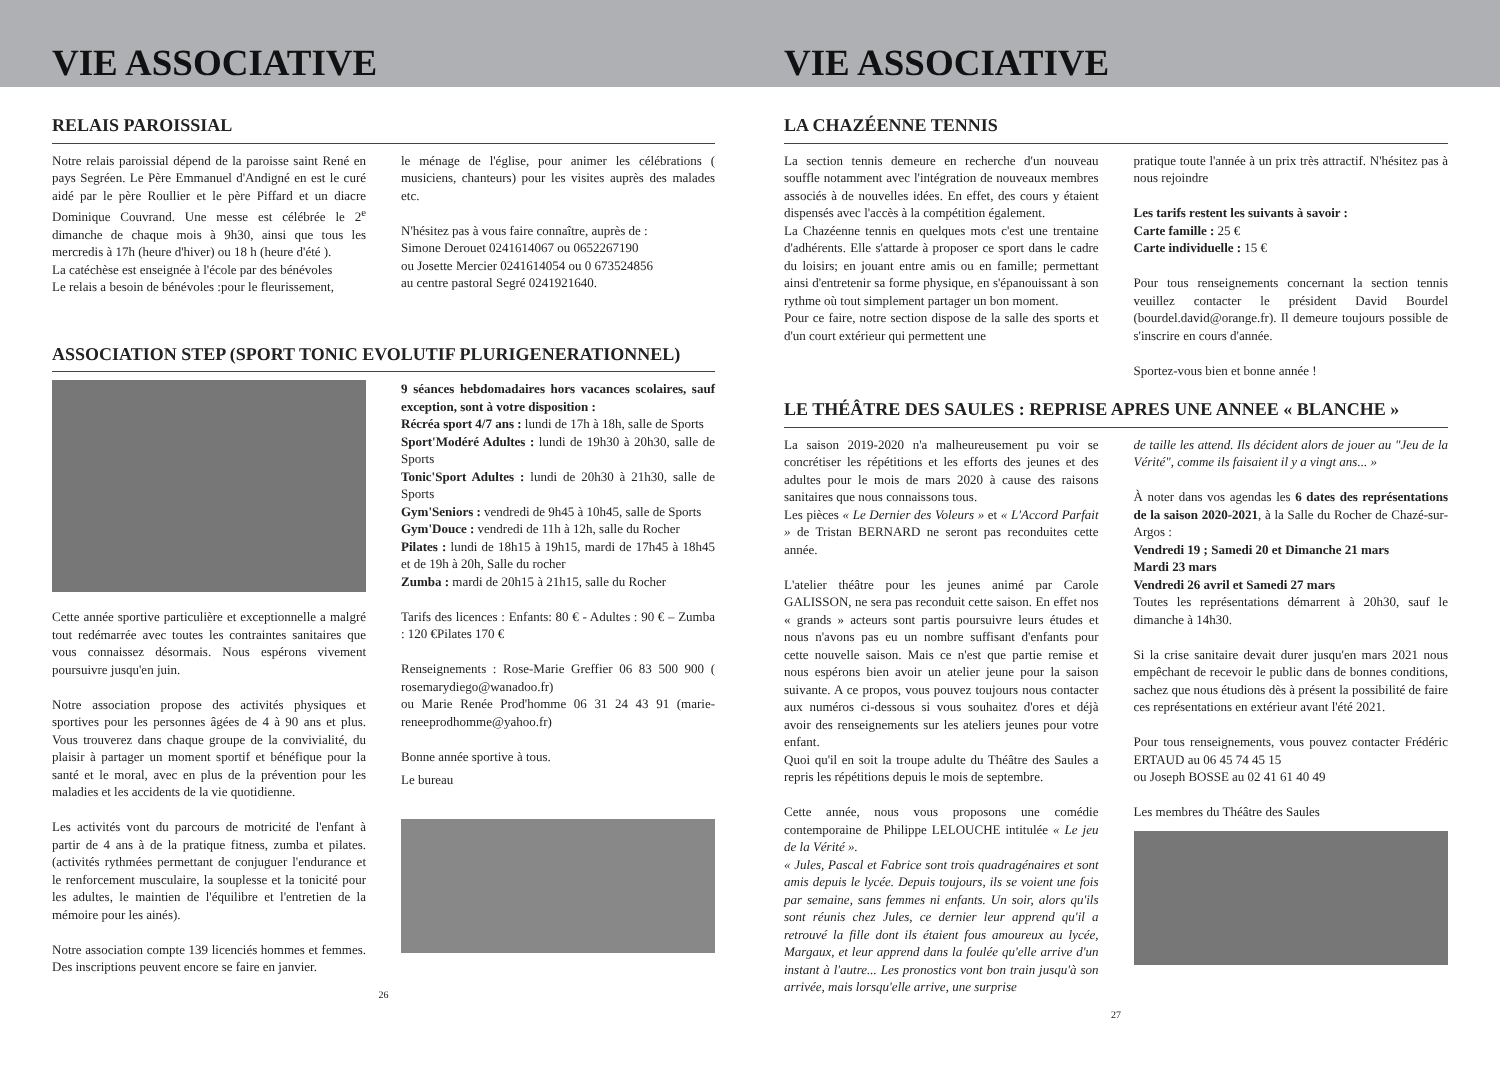VIE ASSOCIATIVE
RELAIS PAROISSIAL
Notre relais paroissial dépend de la paroisse saint René en pays Segréen. Le Père Emmanuel d'Andigné en est le curé aidé par le père Roullier et le père Piffard et un diacre Dominique Couvrand. Une messe est célébrée le 2<sup>e</sup> dimanche de chaque mois à 9h30, ainsi que tous les mercredis à 17h (heure d'hiver) ou 18 h (heure d'été ).
La catéchèse est enseignée à l'école par des bénévoles
Le relais a besoin de bénévoles :pour le fleurissement,
le ménage de l'église, pour animer les célébrations ( musiciens, chanteurs) pour les visites auprès des malades etc.
N'hésitez pas à vous faire connaître, auprès de :
Simone Derouet 0241614067 ou 0652267190
ou Josette Mercier 0241614054 ou 0 673524856
au centre pastoral Segré 0241921640.
ASSOCIATION STEP (SPORT TONIC EVOLUTIF PLURIGENERATIONNEL)
Cette année sportive particulière et exceptionnelle a malgré tout redémarrée avec toutes les contraintes sanitaires que vous connaissez désormais. Nous espérons vivement poursuivre jusqu'en juin.
Notre association propose des activités physiques et sportives pour les personnes âgées de 4 à 90 ans et plus. Vous trouverez dans chaque groupe de la convivialité, du plaisir à partager un moment sportif et bénéfique pour la santé et le moral, avec en plus de la prévention pour les maladies et les accidents de la vie quotidienne.
Les activités vont du parcours de motricité de l'enfant à partir de 4 ans à de la pratique fitness, zumba et pilates. (activités rythmées permettant de conjuguer l'endurance et le renforcement musculaire, la souplesse et la tonicité pour les adultes, le maintien de l'équilibre et l'entretien de la mémoire pour les ainés).
Notre association compte 139 licenciés hommes et femmes. Des inscriptions peuvent encore se faire en janvier.
9 séances hebdomadaires hors vacances scolaires, sauf exception, sont à votre disposition :
Récréa sport 4/7 ans : lundi de 17h à 18h, salle de Sports
Sport'Modéré Adultes : lundi de 19h30 à 20h30, salle de Sports
Tonic'Sport Adultes : lundi de 20h30 à 21h30, salle de Sports
Gym'Seniors : vendredi de 9h45 à 10h45, salle de Sports
Gym'Douce : vendredi de 11h à 12h, salle du Rocher
Pilates : lundi de 18h15 à 19h15, mardi de 17h45 à 18h45 et de 19h à 20h, Salle du rocher
Zumba : mardi de 20h15 à 21h15, salle du Rocher
Tarifs des licences : Enfants: 80 € - Adultes : 90 € – Zumba : 120 €Pilates 170 €
Renseignements : Rose-Marie Greffier 06 83 500 900 ( rosemarydiego@wanadoo.fr)
ou Marie Renée Prod'homme 06 31 24 43 91 (marie-reneeprodhomme@yahoo.fr)
Bonne année sportive à tous.
Le bureau
26
VIE ASSOCIATIVE
LA CHAZÉENNE TENNIS
La section tennis demeure en recherche d'un nouveau souffle notamment avec l'intégration de nouveaux membres associés à de nouvelles idées. En effet, des cours y étaient dispensés avec l'accès à la compétition également.
La Chazéenne tennis en quelques mots c'est une trentaine d'adhérents. Elle s'attarde à proposer ce sport dans le cadre du loisirs; en jouant entre amis ou en famille; permettant ainsi d'entretenir sa forme physique, en s'épanouissant à son rythme où tout simplement partager un bon moment.
Pour ce faire, notre section dispose de la salle des sports et d'un court extérieur qui permettent une
pratique toute l'année à un prix très attractif. N'hésitez pas à nous rejoindre
Les tarifs restent les suivants à savoir :
Carte famille : 25 €
Carte individuelle : 15 €
Pour tous renseignements concernant la section tennis veuillez contacter le président David Bourdel (bourdel.david@orange.fr). Il demeure toujours possible de s'inscrire en cours d'année.
Sportez-vous bien et bonne année !
LE THÉÂTRE DES SAULES : REPRISE APRES UNE ANNEE « BLANCHE »
La saison 2019-2020 n'a malheureusement pu voir se concrétiser les répétitions et les efforts des jeunes et des adultes pour le mois de mars 2020 à cause des raisons sanitaires que nous connaissons tous.
Les pièces « Le Dernier des Voleurs » et « L'Accord Parfait » de Tristan BERNARD ne seront pas reconduites cette année.
L'atelier théâtre pour les jeunes animé par Carole GALISSON, ne sera pas reconduit cette saison. En effet nos « grands » acteurs sont partis poursuivre leurs études et nous n'avons pas eu un nombre suffisant d'enfants pour cette nouvelle saison. Mais ce n'est que partie remise et nous espérons bien avoir un atelier jeune pour la saison suivante. A ce propos, vous pouvez toujours nous contacter aux numéros ci-dessous si vous souhaitez d'ores et déjà avoir des renseignements sur les ateliers jeunes pour votre enfant.
Quoi qu'il en soit la troupe adulte du Théâtre des Saules a repris les répétitions depuis le mois de septembre.
Cette année, nous vous proposons une comédie contemporaine de Philippe LELOUCHE intitulée « Le jeu de la Vérité ».
« Jules, Pascal et Fabrice sont trois quadragénaires et sont amis depuis le lycée. Depuis toujours, ils se voient une fois par semaine, sans femmes ni enfants. Un soir, alors qu'ils sont réunis chez Jules, ce dernier leur apprend qu'il a retrouvé la fille dont ils étaient fous amoureux au lycée, Margaux, et leur apprend dans la foulée qu'elle arrive d'un instant à l'autre... Les pronostics vont bon train jusqu'à son arrivée, mais lorsqu'elle arrive, une surprise
de taille les attend. Ils décident alors de jouer au "Jeu de la Vérité", comme ils faisaient il y a vingt ans... »
À noter dans vos agendas les 6 dates des représentations de la saison 2020-2021, à la Salle du Rocher de Chazé-sur-Argos :
Vendredi 19 ; Samedi 20 et Dimanche 21 mars
Mardi 23 mars
Vendredi 26 avril et Samedi 27 mars
Toutes les représentations démarrent à 20h30, sauf le dimanche à 14h30.
Si la crise sanitaire devait durer jusqu'en mars 2021 nous empêchant de recevoir le public dans de bonnes conditions, sachez que nous étudions dès à présent la possibilité de faire ces représentations en extérieur avant l'été 2021.
Pour tous renseignements, vous pouvez contacter Frédéric ERTAUD au 06 45 74 45 15
ou Joseph BOSSE au 02 41 61 40 49
Les membres du Théâtre des Saules
27